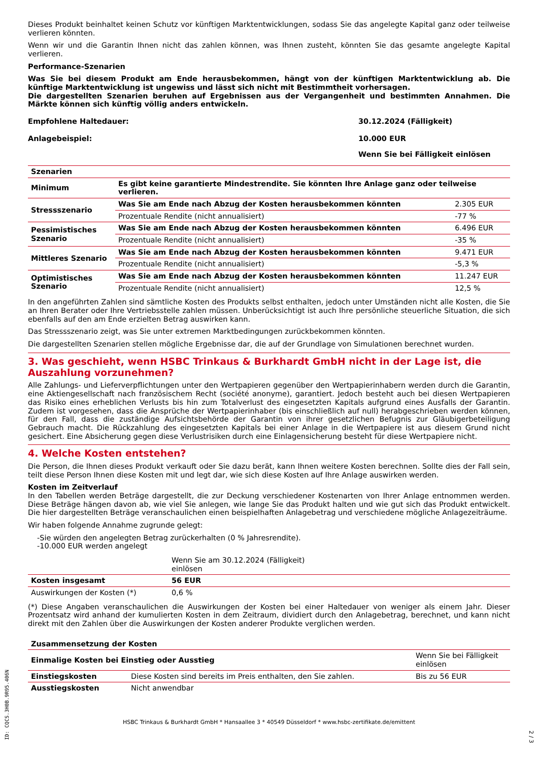Dieses Produkt beinhaltet keinen Schutz vor künftigen Marktentwicklungen, sodass Sie das angelegte Kapital ganz oder teilweise verlieren könnten.
Wenn wir und die Garantin Ihnen nicht das zahlen können, was Ihnen zusteht, könnten Sie das gesamte angelegte Kapital verlieren.
Performance-Szenarien
Was Sie bei diesem Produkt am Ende herausbekommen, hängt von der künftigen Marktentwicklung ab. Die künftige Marktentwicklung ist ungewiss und lässt sich nicht mit Bestimmtheit vorhersagen.
Die dargestellten Szenarien beruhen auf Ergebnissen aus der Vergangenheit und bestimmten Annahmen. Die Märkte können sich künftig völlig anders entwickeln.
| Empfohlene Haltedauer: | 30.12.2024 (Fälligkeit) |
| Anlagebeispiel: | 10.000 EUR |
| | Wenn Sie bei Fälligkeit einlösen |
| Szenarien | | |
| --- | --- | --- |
| Minimum | Es gibt keine garantierte Mindestrendite. Sie könnten Ihre Anlage ganz oder teilweise verlieren. | |
| Stressszenario | Was Sie am Ende nach Abzug der Kosten herausbekommen könnten | 2.305 EUR |
| | Prozentuale Rendite (nicht annualisiert) | -77 % |
| Pessimistisches Szenario | Was Sie am Ende nach Abzug der Kosten herausbekommen könnten | 6.496 EUR |
| | Prozentuale Rendite (nicht annualisiert) | -35 % |
| Mittleres Szenario | Was Sie am Ende nach Abzug der Kosten herausbekommen könnten | 9.471 EUR |
| | Prozentuale Rendite (nicht annualisiert) | -5,3 % |
| Optimistisches Szenario | Was Sie am Ende nach Abzug der Kosten herausbekommen könnten | 11.247 EUR |
| | Prozentuale Rendite (nicht annualisiert) | 12,5 % |
In den angeführten Zahlen sind sämtliche Kosten des Produkts selbst enthalten, jedoch unter Umständen nicht alle Kosten, die Sie an Ihren Berater oder Ihre Vertriebsstelle zahlen müssen. Unberücksichtigt ist auch Ihre persönliche steuerliche Situation, die sich ebenfalls auf den am Ende erzielten Betrag auswirken kann.
Das Stressszenario zeigt, was Sie unter extremen Marktbedingungen zurückbekommen könnten.
Die dargestellten Szenarien stellen mögliche Ergebnisse dar, die auf der Grundlage von Simulationen berechnet wurden.
3. Was geschieht, wenn HSBC Trinkaus & Burkhardt GmbH nicht in der Lage ist, die Auszahlung vorzunehmen?
Alle Zahlungs- und Lieferverpflichtungen unter den Wertpapieren gegenüber den Wertpapierinhabern werden durch die Garantin, eine Aktiengesellschaft nach französischem Recht (société anonyme), garantiert. Jedoch besteht auch bei diesen Wertpapieren das Risiko eines erheblichen Verlusts bis hin zum Totalverlust des eingesetzten Kapitals aufgrund eines Ausfalls der Garantin. Zudem ist vorgesehen, dass die Ansprüche der Wertpapierinhaber (bis einschließlich auf null) herabgeschrieben werden können, für den Fall, dass die zuständige Aufsichtsbehörde der Garantin von ihrer gesetzlichen Befugnis zur Gläubigerbeteiligung Gebrauch macht. Die Rückzahlung des eingesetzten Kapitals bei einer Anlage in die Wertpapiere ist aus diesem Grund nicht gesichert. Eine Absicherung gegen diese Verlustrisiken durch eine Einlagensicherung besteht für diese Wertpapiere nicht.
4. Welche Kosten entstehen?
Die Person, die Ihnen dieses Produkt verkauft oder Sie dazu berät, kann Ihnen weitere Kosten berechnen. Sollte dies der Fall sein, teilt diese Person Ihnen diese Kosten mit und legt dar, wie sich diese Kosten auf Ihre Anlage auswirken werden.
Kosten im Zeitverlauf
In den Tabellen werden Beträge dargestellt, die zur Deckung verschiedener Kostenarten von Ihrer Anlage entnommen werden. Diese Beträge hängen davon ab, wie viel Sie anlegen, wie lange Sie das Produkt halten und wie gut sich das Produkt entwickelt. Die hier dargestellten Beträge veranschaulichen einen beispielhaften Anlagebetrag und verschiedene mögliche Anlagezeiträume.
Wir haben folgende Annahme zugrunde gelegt:
-Sie würden den angelegten Betrag zurückerhalten (0 % Jahresrendite).
-10.000 EUR werden angelegt
| | Wenn Sie am 30.12.2024 (Fälligkeit) einlösen | |
| Kosten insgesamt | 56 EUR | |
| Auswirkungen der Kosten (*) | 0,6 % | |
(*) Diese Angaben veranschaulichen die Auswirkungen der Kosten bei einer Haltedauer von weniger als einem Jahr. Dieser Prozentsatz wird anhand der kumulierten Kosten in dem Zeitraum, dividiert durch den Anlagebetrag, berechnet, und kann nicht direkt mit den Zahlen über die Auswirkungen der Kosten anderer Produkte verglichen werden.
| Zusammensetzung der Kosten | | |
| --- | --- | --- |
| Einmalige Kosten bei Einstieg oder Ausstieg | | Wenn Sie bei Fälligkeit einlösen |
| Einstiegskosten | Diese Kosten sind bereits im Preis enthalten, den Sie zahlen. | Bis zu 56 EUR |
| Ausstiegskosten | Nicht anwendbar | |
HSBC Trinkaus & Burkhardt GmbH * Hansaallee 3 * 40549 Düsseldorf * www.hsbc-zertifikate.de/emittent
ID: CQCS.3H0B.9R95.406N
2 / 3